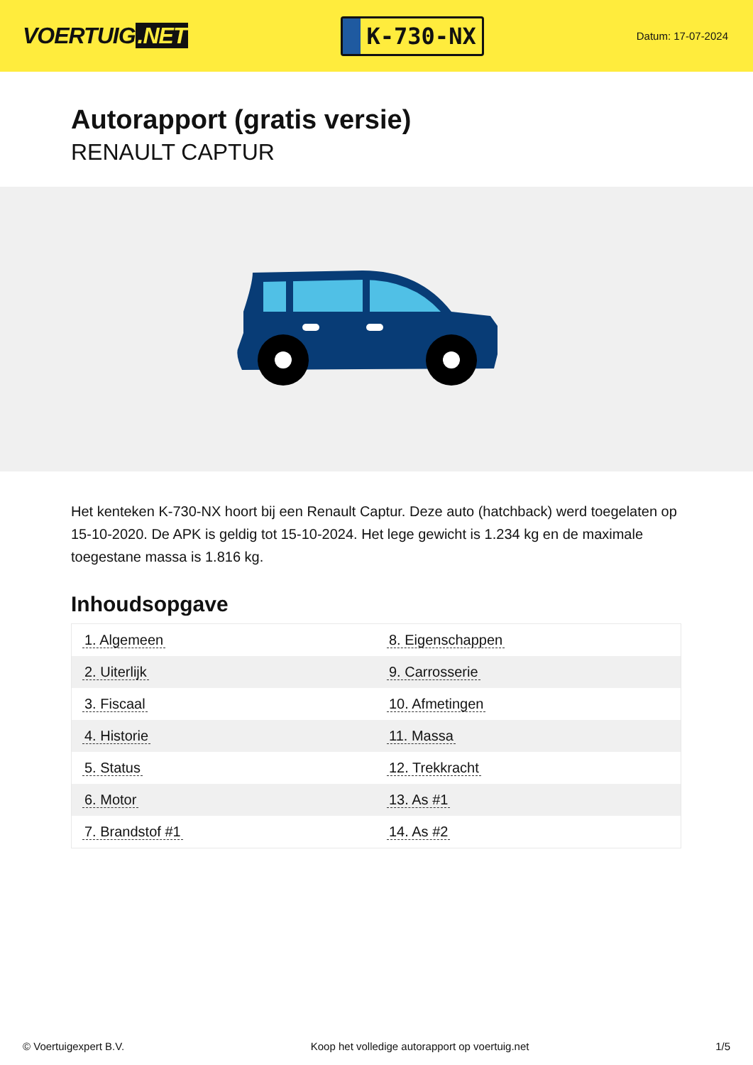VOERTUIG.NET
K-730-NX
Datum: 17-07-2024
Autorapport (gratis versie)
RENAULT CAPTUR
Het kenteken K-730-NX hoort bij een Renault Captur. Deze auto (hatchback) werd toegelaten op 15-10-2020. De APK is geldig tot 15-10-2024. Het lege gewicht is 1.234 kg en de maximale toegestane massa is 1.816 kg.
Inhoudsopgave
| 1. Algemeen | 8. Eigenschappen |
| 2. Uiterlijk | 9. Carrosserie |
| 3. Fiscaal | 10. Afmetingen |
| 4. Historie | 11. Massa |
| 5. Status | 12. Trekkracht |
| 6. Motor | 13. As #1 |
| 7. Brandstof #1 | 14. As #2 |
© Voertuigexpert B.V. Koop het volledige autorapport op voertuig.net 1/5